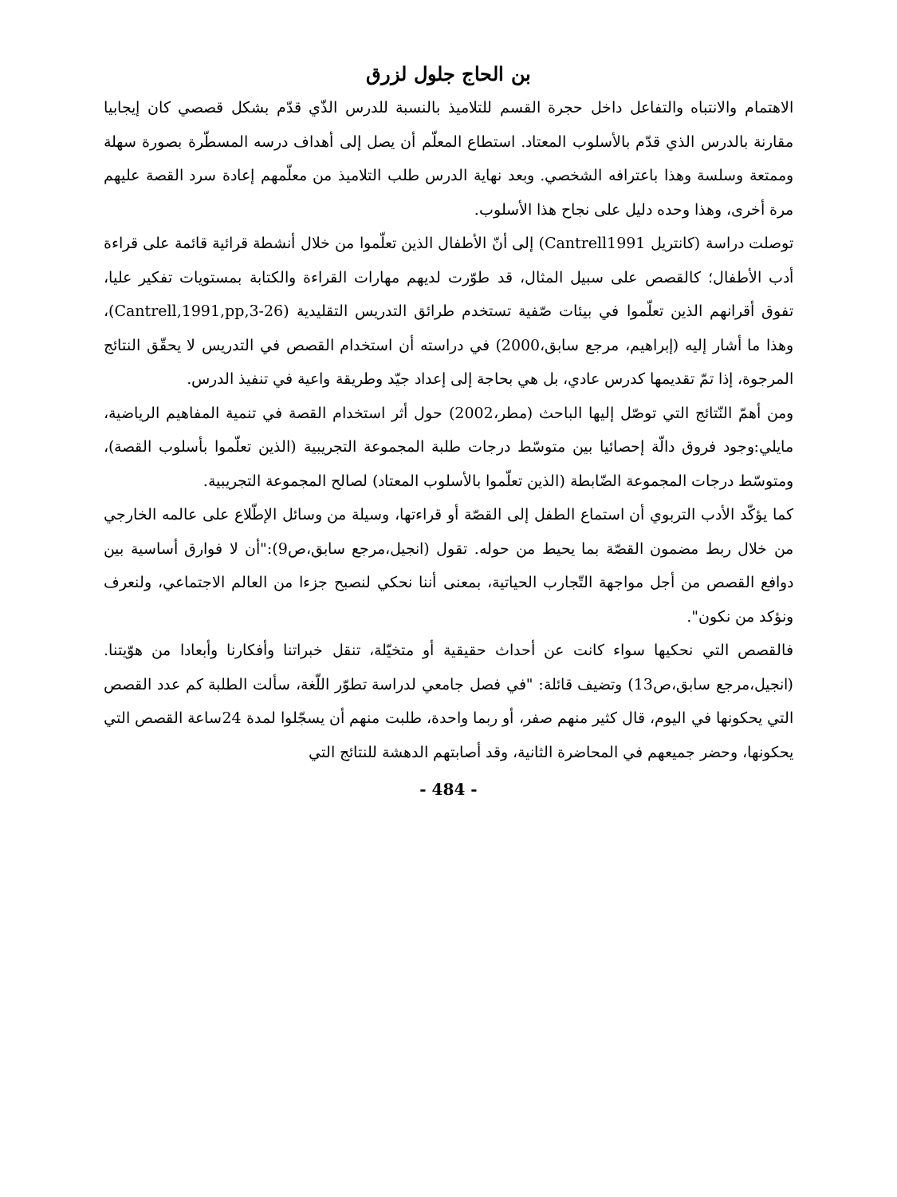بن الحاج جلول لزرق
الاهتمام والانتباه والتفاعل داخل حجرة القسم للتلاميذ بالنسبة للدرس الذّي قدّم بشكل قصصي كان إيجابيا مقارنة بالدرس الذي قدّم بالأسلوب المعتاد. استطاع المعلّم أن يصل إلى أهداف درسه المسطّرة بصورة سهلة وممتعة وسلسة وهذا باعترافه الشخصي. وبعد نهاية الدرس طلب التلاميذ من معلّمهم إعادة سرد القصة عليهم مرة أخرى، وهذا وحده دليل على نجاح هذا الأسلوب.
توصلت دراسة (كانتريل Cantrell1991) إلى أنّ الأطفال الذين تعلّموا من خلال أنشطة قرائية قائمة على قراءة أدب الأطفال؛ كالقصص على سبيل المثال، قد طوّرت لديهم مهارات القراءة والكتابة بمستويات تفكير عليا، تفوق أقرانهم الذين تعلّموا في بيئات صّفية تستخدم طرائق التدريس التقليدية (Cantrell,1991,pp,3-26)، وهذا ما أشار إليه (إبراهيم، مرجع سابق،2000) في دراسته أن استخدام القصص في التدريس لا يحقّق النتائج المرجوة، إذا تمّ تقديمها كدرس عادي، بل هي بحاجة إلى إعداد جيّد وطريقة واعية في تنفيذ الدرس.
ومن أهمّ النّتائج التي توصّل إليها الباحث (مطر،2002) حول أثر استخدام القصة في تنمية المفاهيم الرياضية، مايلي:وجود فروق دالّة إحصائيا بين متوسّط درجات طلبة المجموعة التجريبية (الذين تعلّموا بأسلوب القصة)، ومتوسّط درجات المجموعة الضّابطة (الذين تعلّموا بالأسلوب المعتاد) لصالح المجموعة التجريبية.
كما يؤكّد الأدب التربوي أن استماع الطفل إلى القصّة أو قراءتها، وسيلة من وسائل الإطّلاع على عالمه الخارجي من خلال ربط مضمون القصّة بما يحيط من حوله. تقول (انجيل،مرجع سابق،ص9):"أن لا فوارق أساسية بين دوافع القصص من أجل مواجهة التّجارب الحياتية، بمعنى أننا نحكي لنصبح جزءا من العالم الاجتماعي، ولنعرف ونؤكد من نكون".
فالقصص التي نحكيها سواء كانت عن أحداث حقيقية أو متخيّلة، تنقل خبراتنا وأفكارنا وأبعادا من هوّيتنا.(انجيل،مرجع سابق،ص13) وتضيف قائلة: "في فصل جامعي لدراسة تطوّر اللّغة، سألت الطلبة كم عدد القصص التي يحكونها في اليوم، قال كثير منهم صفر، أو ربما واحدة، طلبت منهم أن يسجّلوا لمدة 24ساعة القصص التي يحكونها، وحضر جميعهم في المحاضرة الثانية، وقد أصابتهم الدهشة للنتائج التي
- 484 -